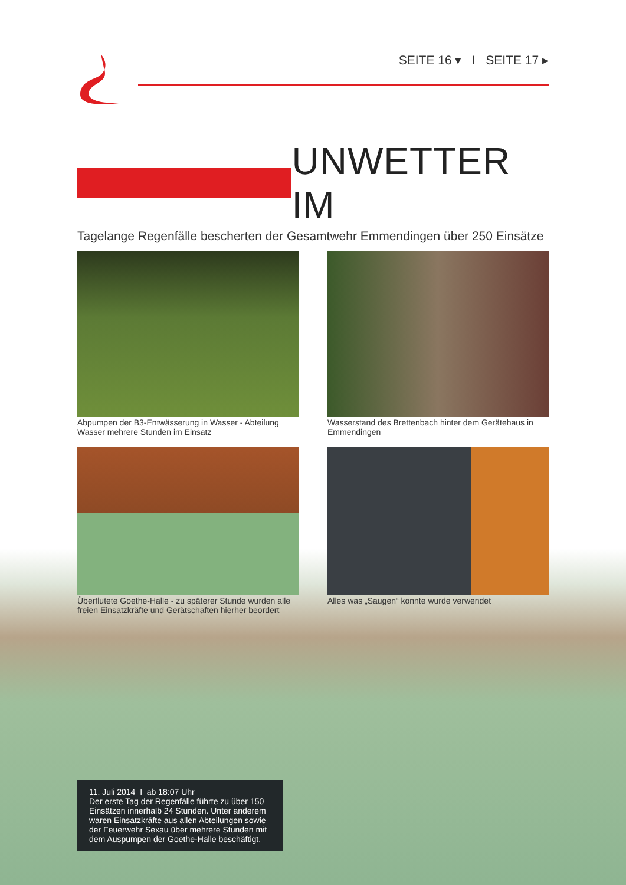SEITE 16 ▾ I SEITE 17 ▸
UNWETTER IM
Tagelange Regenfälle bescherten der Gesamtwehr Emmendingen über 250 Einsätze
Abpumpen der B3-Entwässerung in Wasser - Abteilung Wasser mehrere Stunden im Einsatz
Wasserstand des Brettenbach hinter dem Gerätehaus in Emmendingen
Überflutete Goethe-Halle - zu späterer Stunde wurden alle freien Einsatzkräfte und Gerätschaften hierher beordert
Alles was „Saugen“ konnte wurde verwendet
11. Juli 2014 I ab 18:07 Uhr
Der erste Tag der Regenfälle führte zu über 150 Einsätzen innerhalb 24 Stunden. Unter anderem waren Einsatzkräfte aus allen Abteilungen sowie der Feuerwehr Sexau über mehrere Stunden mit dem Auspumpen der Goethe-Halle beschäftigt.